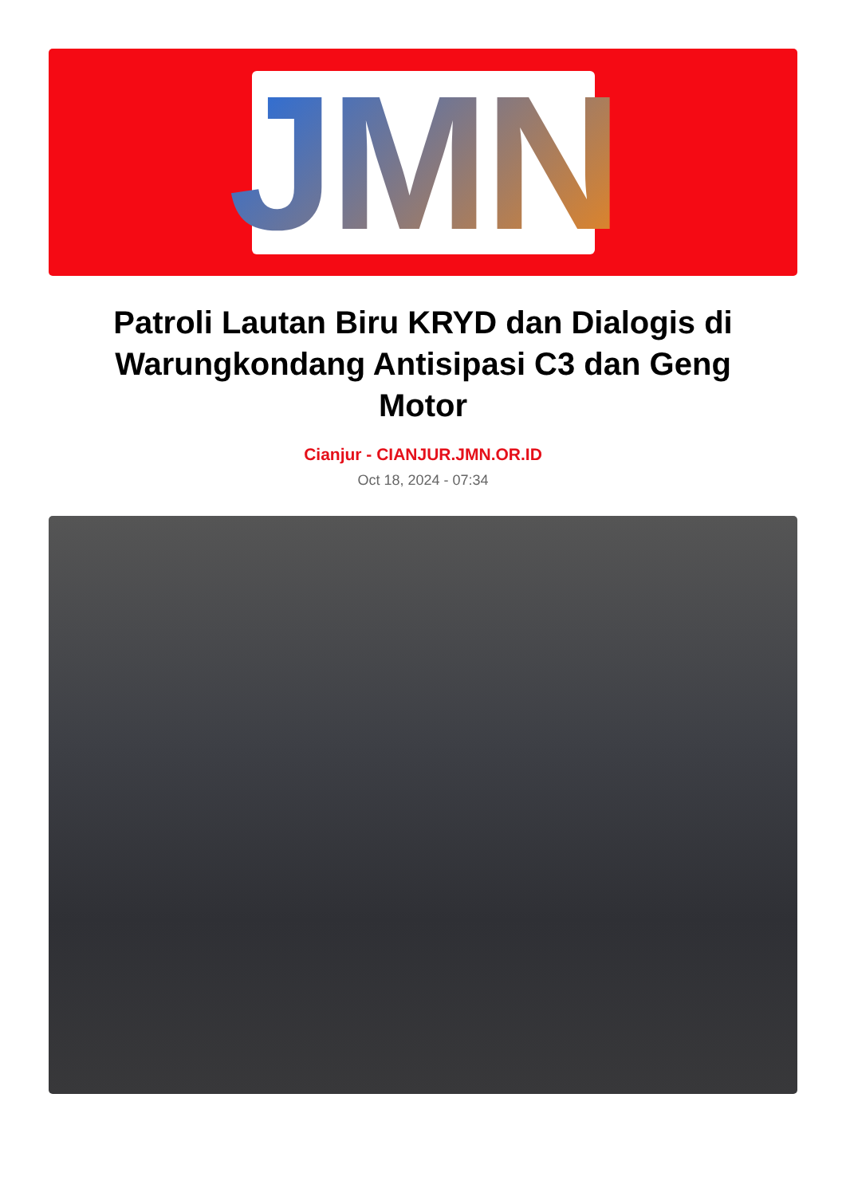JMN
Patroli Lautan Biru KRYD dan Dialogis di Warungkondang Antisipasi C3 dan Geng Motor
Cianjur - CIANJUR.JMN.OR.ID
Oct 18, 2024 - 07:34